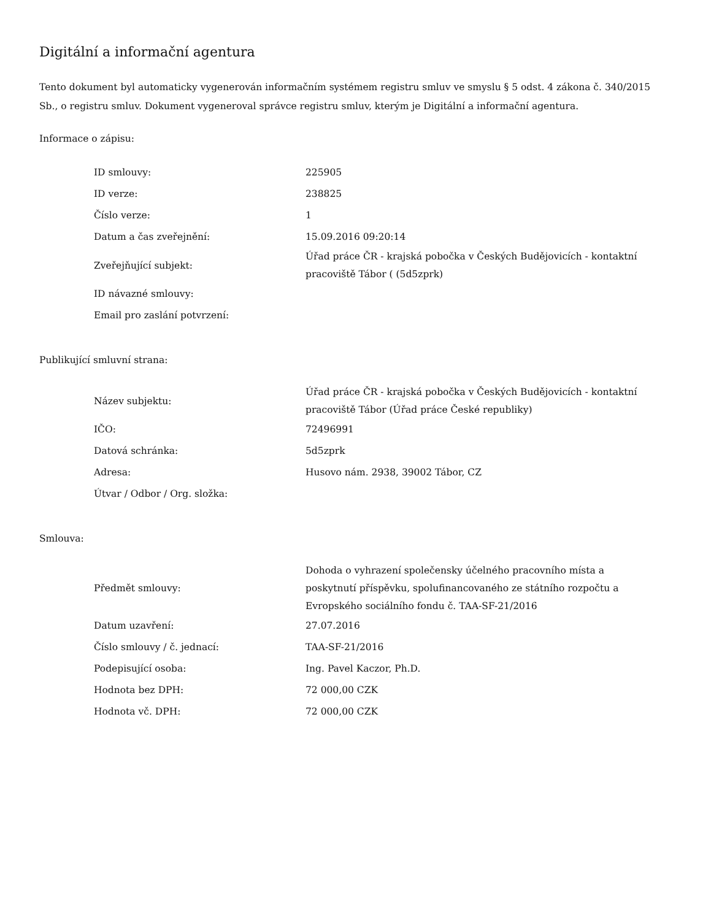Digitální a informační agentura
Tento dokument byl automaticky vygenerován informačním systémem registru smluv ve smyslu § 5 odst. 4 zákona č. 340/2015 Sb., o registru smluv. Dokument vygeneroval správce registru smluv, kterým je Digitální a informační agentura.
Informace o zápisu:
| ID smlouvy: | 225905 |
| ID verze: | 238825 |
| Číslo verze: | 1 |
| Datum a čas zveřejnění: | 15.09.2016 09:20:14 |
| Zveřejňující subjekt: | Úřad práce ČR - krajská pobočka v Českých Budějovicích - kontaktní pracoviště Tábor ( (5d5zprk) |
| ID návazné smlouvy: | |
| Email pro zaslání potvrzení: | |
Publikující smluvní strana:
| Název subjektu: | Úřad práce ČR - krajská pobočka v Českých Budějovicích - kontaktní pracoviště Tábor (Úřad práce České republiky) |
| IČO: | 72496991 |
| Datová schránka: | 5d5zprk |
| Adresa: | Husovo nám. 2938, 39002 Tábor, CZ |
| Útvar / Odbor / Org. složka: | |
Smlouva:
| Předmět smlouvy: | Dohoda o vyhrazení společensky účelného pracovního místa a poskytnutí příspěvku, spolufinancovaného ze státního rozpočtu a Evropského sociálního fondu č. TAA-SF-21/2016 |
| Datum uzavření: | 27.07.2016 |
| Číslo smlouvy / č. jednací: | TAA-SF-21/2016 |
| Podepisující osoba: | Ing. Pavel Kaczor, Ph.D. |
| Hodnota bez DPH: | 72 000,00 CZK |
| Hodnota vč. DPH: | 72 000,00 CZK |